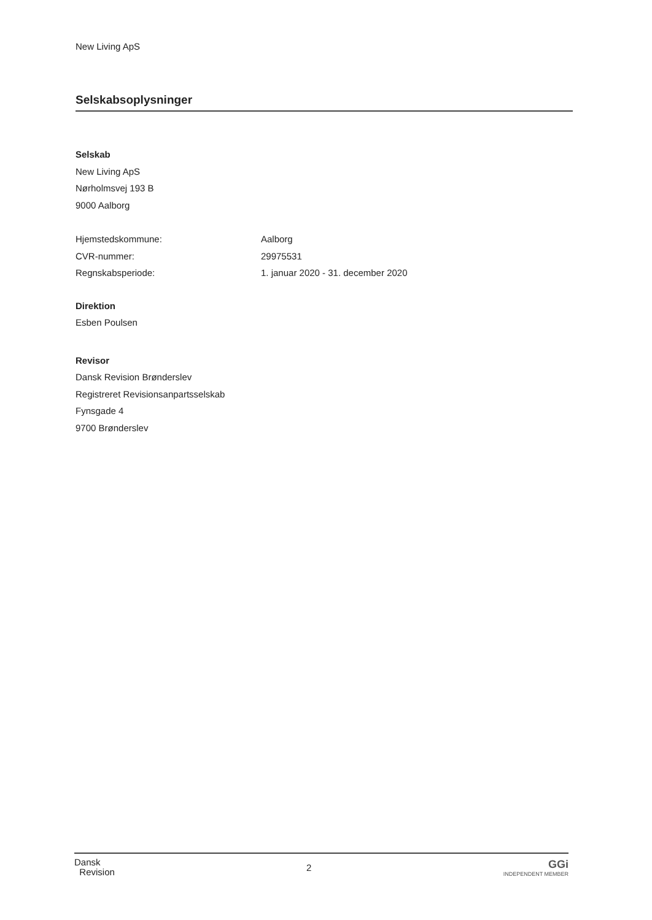New Living ApS
Selskabsoplysninger
Selskab
New Living ApS
Nørholmsvej 193 B
9000 Aalborg
Hjemstedskommune: Aalborg
CVR-nummer: 29975531
Regnskabsperiode: 1. januar 2020 - 31. december 2020
Direktion
Esben Poulsen
Revisor
Dansk Revision Brønderslev
Registreret Revisionsanpartsselskab
Fynsgade 4
9700 Brønderslev
Dansk
Revision
2
GGi
INDEPENDENT MEMBER